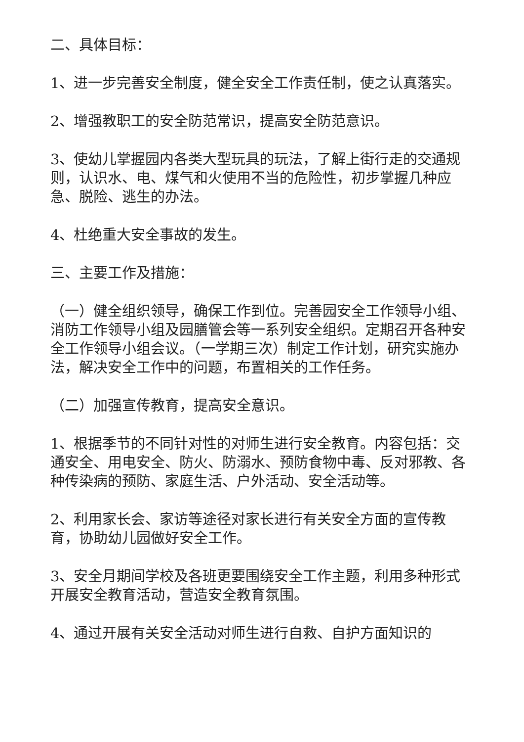二、具体目标：
1、进一步完善安全制度，健全安全工作责任制，使之认真落实。
2、增强教职工的安全防范常识，提高安全防范意识。
3、使幼儿掌握园内各类大型玩具的玩法，了解上街行走的交通规则，认识水、电、煤气和火使用不当的危险性，初步掌握几种应急、脱险、逃生的办法。
4、杜绝重大安全事故的发生。
三、主要工作及措施：
（一）健全组织领导，确保工作到位。完善园安全工作领导小组、消防工作领导小组及园膳管会等一系列安全组织。定期召开各种安全工作领导小组会议。（一学期三次）制定工作计划，研究实施办法，解决安全工作中的问题，布置相关的工作任务。
（二）加强宣传教育，提高安全意识。
1、根据季节的不同针对性的对师生进行安全教育。内容包括：交通安全、用电安全、防火、防溺水、预防食物中毒、反对邪教、各种传染病的预防、家庭生活、户外活动、安全活动等。
2、利用家长会、家访等途径对家长进行有关安全方面的宣传教育，协助幼儿园做好安全工作。
3、安全月期间学校及各班更要围绕安全工作主题，利用多种形式开展安全教育活动，营造安全教育氛围。
4、通过开展有关安全活动对师生进行自救、自护方面知识的